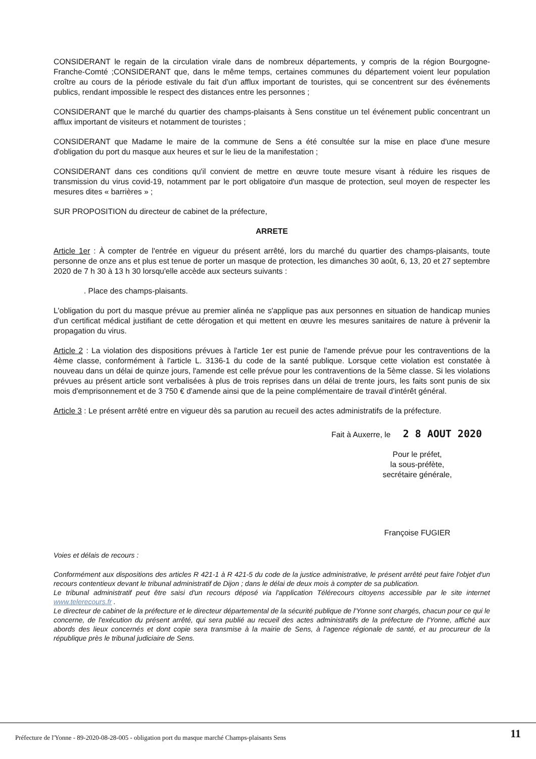CONSIDERANT le regain de la circulation virale dans de nombreux départements, y compris de la région Bourgogne-Franche-Comté ;CONSIDERANT que, dans le même temps, certaines communes du département voient leur population croître au cours de la période estivale du fait d'un afflux important de touristes, qui se concentrent sur des événements publics, rendant impossible le respect des distances entre les personnes ;
CONSIDERANT que le marché du quartier des champs-plaisants à Sens constitue un tel événement public concentrant un afflux important de visiteurs et notamment de touristes ;
CONSIDERANT que Madame le maire de la commune de Sens a été consultée sur la mise en place d'une mesure d'obligation du port du masque aux heures et sur le lieu de la manifestation ;
CONSIDERANT dans ces conditions qu'il convient de mettre en œuvre toute mesure visant à réduire les risques de transmission du virus covid-19, notamment par le port obligatoire d'un masque de protection, seul moyen de respecter les mesures dites « barrières » ;
SUR PROPOSITION du directeur de cabinet de la préfecture,
ARRETE
Article 1er : À compter de l'entrée en vigueur du présent arrêté, lors du marché du quartier des champs-plaisants, toute personne de onze ans et plus est tenue de porter un masque de protection, les dimanches 30 août, 6, 13, 20 et 27 septembre 2020 de 7 h 30 à 13 h 30 lorsqu'elle accède aux secteurs suivants :
. Place des champs-plaisants.
L'obligation du port du masque prévue au premier alinéa ne s'applique pas aux personnes en situation de handicap munies d'un certificat médical justifiant de cette dérogation et qui mettent en œuvre les mesures sanitaires de nature à prévenir la propagation du virus.
Article 2 : La violation des dispositions prévues à l'article 1er est punie de l'amende prévue pour les contraventions de la 4ème classe, conformément à l'article L. 3136-1 du code de la santé publique. Lorsque cette violation est constatée à nouveau dans un délai de quinze jours, l'amende est celle prévue pour les contraventions de la 5ème classe. Si les violations prévues au présent article sont verbalisées à plus de trois reprises dans un délai de trente jours, les faits sont punis de six mois d'emprisonnement et de 3 750 € d'amende ainsi que de la peine complémentaire de travail d'intérêt général.
Article 3 : Le présent arrêté entre en vigueur dès sa parution au recueil des actes administratifs de la préfecture.
Fait à Auxerre, le 2 8 AOUT 2020
Pour le préfet,
la sous-préfète,
secrétaire générale,
Françoise FUGIER
Voies et délais de recours :
Conformément aux dispositions des articles R 421-1 à R 421-5 du code de la justice administrative, le présent arrêté peut faire l'objet d'un recours contentieux devant le tribunal administratif de Dijon ; dans le délai de deux mois à compter de sa publication.
Le tribunal administratif peut être saisi d'un recours déposé via l'application Télérecours citoyens accessible par le site internet www.telerecours.fr .
Le directeur de cabinet de la préfecture et le directeur départemental de la sécurité publique de l'Yonne sont chargés, chacun pour ce qui le concerne, de l'exécution du présent arrêté, qui sera publié au recueil des actes administratifs de la préfecture de l'Yonne, affiché aux abords des lieux concernés et dont copie sera transmise à la mairie de Sens, à l'agence régionale de santé, et au procureur de la république près le tribunal judiciaire de Sens.
Préfecture de l'Yonne - 89-2020-08-28-005 - obligation port du masque marché Champs-plaisants Sens
11